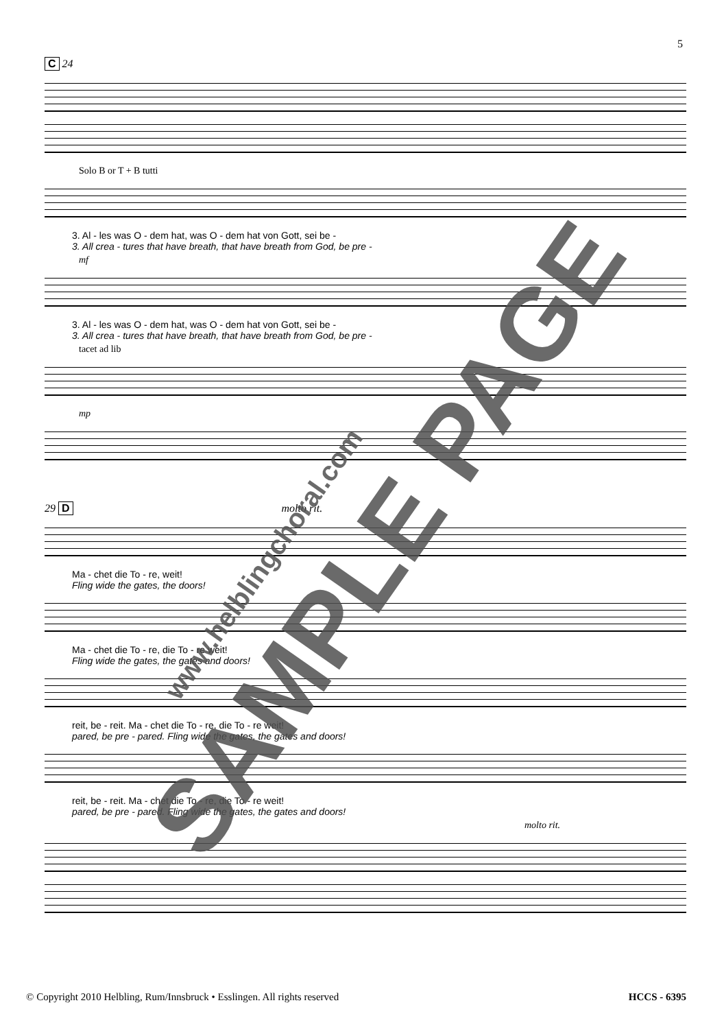5
C 24
Solo B or T + B tutti
3. Al - les was O - dem hat, was O - dem hat von Gott, sei be -
3. All crea - tures that have breath, that have breath from God, be pre -
mf
3. Al - les was O - dem hat, was O - dem hat von Gott, sei be -
3. All crea - tures that have breath, that have breath from God, be pre -
tacet ad lib
mp
29 D molto rit.
Ma - chet die To - re, weit!
Fling wide the gates, the doors!
Ma - chet die To - re, die To - re weit!
Fling wide the gates, the gates and doors!
reit, be - reit. Ma - chet die To - re, die To - re weit!
pared, be pre - pared. Fling wide the gates, the gates and doors!
reit, be - reit. Ma - chet die To - re, die To - re weit!
pared, be pre - pared. Fling wide the gates, the gates and doors!
molto rit.
SAMPLE PAGE www.helblingchoral.com
© Copyright 2010 Helbling, Rum/Innsbruck • Esslingen. All rights reserved HCCS - 6395